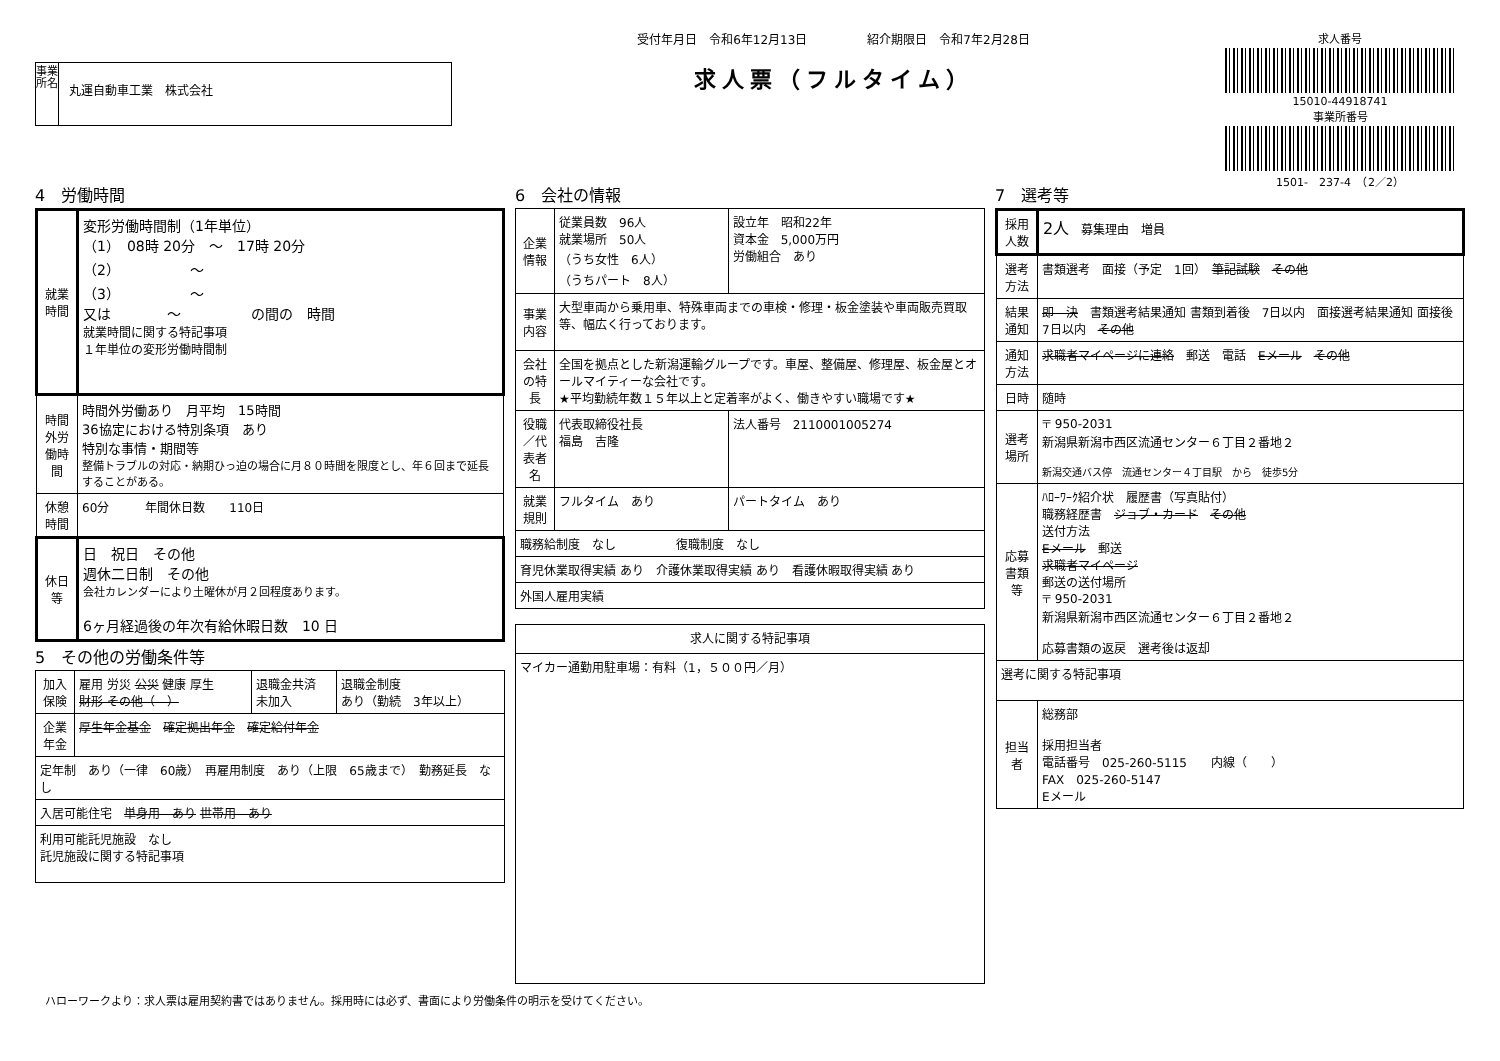事業所名
丸運自動車工業　株式会社
受付年月日　令和6年12月13日　　　　　紹介期限日　令和7年2月28日
求人票（フルタイム）
求人番号
15010-44918741
事業所番号
1501-　237-4　（2／2）
4　労働時間
| 就業時間 | 変形労働時間制（1年単位） （1） 08時 20分 ～ 17時 20分 （2） ～ （3） ～ 又は ～ の間の 時間 就業時間に関する特記事項 １年単位の変形労働時間制 |
| 時間外労働時間 | 時間外労働あり 月平均 15時間 36協定における特別条項 あり 特別な事情・期間等 整備トラブルの対応・納期ひっ迫の場合に月８０時間を限度とし、年６回まで延長することがある。 |
| 休憩時間 | 60分 年間休日数 110日 |
| 休日等 | 日 祝日 その他 週休二日制 その他 会社カレンダーにより土曜休が月２回程度あります。 6ヶ月経過後の年次有給休暇日数 10 日 |
5　その他の労働条件等
| 加入保険 | 雇用 労災 公災 健康 厚生 財形 その他（ ） | 退職金共済 未加入 | 退職金制度 あり（勤続 3年以上） |
| 企業年金 | 厚生年金基金 確定拠出年金 確定給付年金 | | |
| 定年制 あり（一律 60歳） 再雇用制度 あり（上限 65歳まで） 勤務延長 なし | | | |
| 入居可能住宅 単身用 あり 世帯用 あり | | | |
| 利用可能託児施設 なし 託児施設に関する特記事項 | | | |
6　会社の情報
| 企業情報 | 従業員数 96人 就業場所 50人 （うち女性 6人） （うちパート 8人） | 設立年 昭和22年 資本金 5,000万円 労働組合 あり |
| 事業内容 | 大型車両から乗用車、特殊車両までの車検・修理・板金塗装や車両販売買取等、幅広く行っております。 | |
| 会社の特長 | 全国を拠点とした新潟運輸グループです。車屋、整備屋、修理屋、板金屋とオールマイティーな会社です。 ★平均勤続年数１５年以上と定着率がよく、働きやすい職場です★ | |
| 役職／代表者名 | 代表取締役社長 福島 吉隆 | 法人番号 2110001005274 |
| 就業規則 | フルタイム あり | パートタイム あり |
| 職務給制度 なし 復職制度 なし | | |
| 育児休業取得実績 あり 介護休業取得実績 あり 看護休暇取得実績 あり | | |
| 外国人雇用実績 | | |
| 求人に関する特記事項 |
| マイカー通勤用駐車場：有料（1，５００円／月） |
7　選考等
| 採用人数 | 2人 募集理由 増員 |
| 選考方法 | 書類選考 面接（予定 1回） 筆記試験 その他 |
| 結果通知 | 即 決 書類選考結果通知 書類到着後 7日以内 面接選考結果通知 面接後 7日以内 その他 |
| 通知方法 | 求職者マイページに連絡 郵送 電話 Eメール その他 |
| 日時 | 随時 |
| 選考場所 | 〒 950-2031 新潟県新潟市西区流通センター６丁目２番地２ 新潟交通バス停 流通センター４丁目駅 から 徒歩5分 |
| 応募書類等 | ﾊﾛｰﾜｰｸ紹介状 履歴書（写真貼付） 職務経歴書 ジョブ・カード その他 送付方法 Eメール 郵送 求職者マイページ 郵送の送付場所 〒 950-2031 新潟県新潟市西区流通センター６丁目２番地２ 応募書類の返戻 選考後は返却 |
| 選考に関する特記事項 | |
| 担当者 | 総務部 採用担当者 電話番号 025-260-5115 内線（ ） FAX 025-260-5147 Eメール |
ハローワークより：求人票は雇用契約書ではありません。採用時には必ず、書面により労働条件の明示を受けてください。